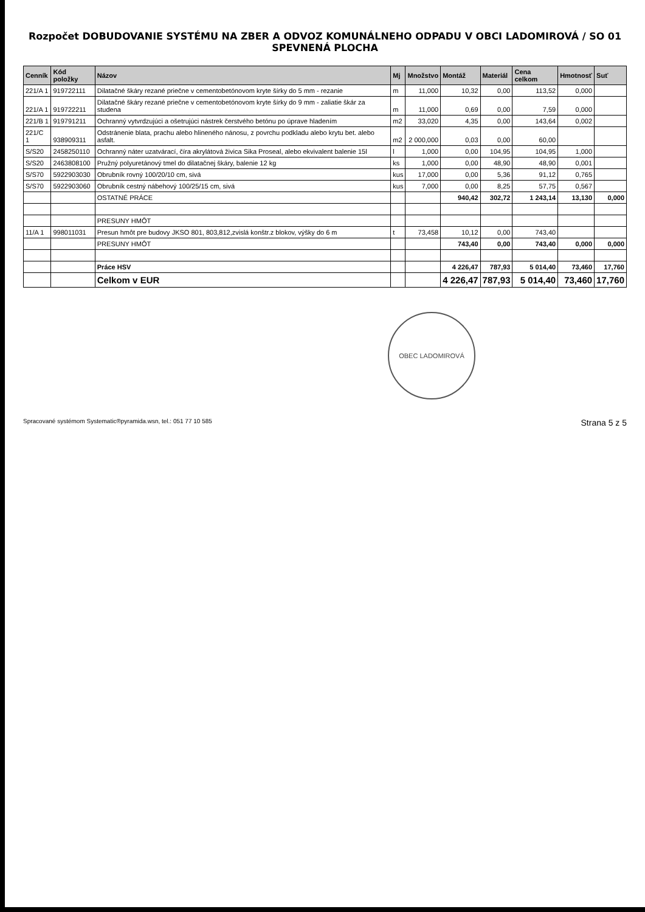Rozpočet DOBUDOVANIE SYSTÉMU NA ZBER A ODVOZ KOMUNÁLNEHO ODPADU V OBCI LADOMIROVÁ / SO 01 SPEVNENÁ PLOCHA
| Cenník | Kód položky | Názov | Mj | Množstvo | Montáž | Materiál | Cena celkom | Hmotnosť | Suť |
| --- | --- | --- | --- | --- | --- | --- | --- | --- | --- |
| 221/A 1 | 919722111 | Dilatačné škáry rezané priečne v cementobetónovom kryte šírky do 5 mm - rezanie | m | 11,000 | 10,32 | 0,00 | 113,52 | 0,000 | |
| 221/A 1 | 919722211 | Dilatačné škáry rezané priečne v cementobetónovom kryte šírky do 9 mm - zaliatie škár za studena | m | 11,000 | 0,69 | 0,00 | 7,59 | 0,000 | |
| 221/B 1 | 919791211 | Ochranný vytvrdzujúci a ošetrujúci nástrek čerstvého betónu po úprave hladením | m2 | 33,020 | 4,35 | 0,00 | 143,64 | 0,002 | |
| 221/C 1 | 938909311 | Odstránenie blata, prachu alebo hlineného nánosu, z povrchu podkladu alebo krytu bet. alebo asfalt. | m2 | 2 000,000 | 0,03 | 0,00 | 60,00 | | |
| S/S20 | 2458250110 | Ochranný náter uzatvárací, číra akrylátová živica Sika Proseal, alebo ekvivalent balenie 15l | l | 1,000 | 0,00 | 104,95 | 104,95 | 1,000 | |
| S/S20 | 2463808100 | Pružný polyuretánový tmel do dilatačnej škáry, balenie 12 kg | ks | 1,000 | 0,00 | 48,90 | 48,90 | 0,001 | |
| S/S70 | 5922903030 | Obrubník rovný 100/20/10 cm, sivá | kus | 17,000 | 0,00 | 5,36 | 91,12 | 0,765 | |
| S/S70 | 5922903060 | Obrubník cestný nábehový 100/25/15 cm, sivá | kus | 7,000 | 0,00 | 8,25 | 57,75 | 0,567 | |
| | | OSTATNÉ PRÁCE | | | 940,42 | 302,72 | 1 243,14 | 13,130 | 0,000 |
| | | PRESUNY HMÔT | | | | | | | |
| 11/A 1 | 998011031 | Presun hmôt pre budovy JKSO 801, 803,812,zvislá konštr.z blokov, výšky do 6 m | t | 73,458 | 10,12 | 0,00 | 743,40 | | |
| | | PRESUNY HMÔT | | | 743,40 | 0,00 | 743,40 | 0,000 | 0,000 |
| | | Práce HSV | | | 4 226,47 | 787,93 | 5 014,40 | 73,460 | 17,760 |
| | | Celkom v EUR | | | 4 226,47 | 787,93 | 5 014,40 | 73,460 | 17,760 |
OBEC LADOMIROVÁ
Spracované systémom Systematic®pyramida.wsn, tel.: 051 77 10 585 Strana 5 z 5